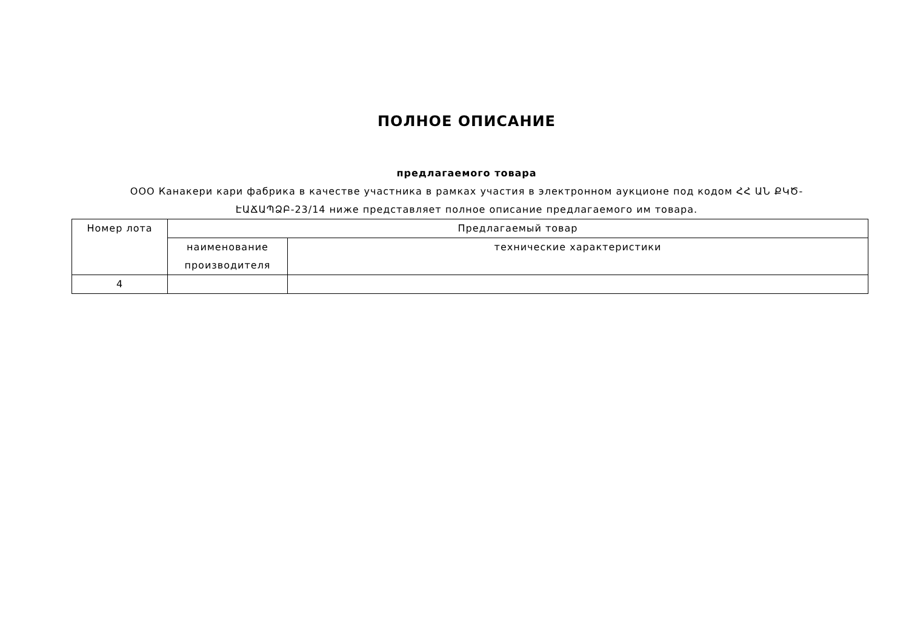ПОЛНОЕ ОПИСАНИЕ
предлагаемого товара
ООО Канакери кари фабрика в качестве участника в рамках участия в электронном аукционе под кодом ՀՀ ԱՆ ՔԿԾ-ԷԱՃԱՊՁԲ-23/14 ниже представляет полное описание предлагаемого им товара.
| Номер лота | Предлагаемый товар | |
| --- | --- | --- |
| | наименование производителя | технические характеристики |
| 4 | | |